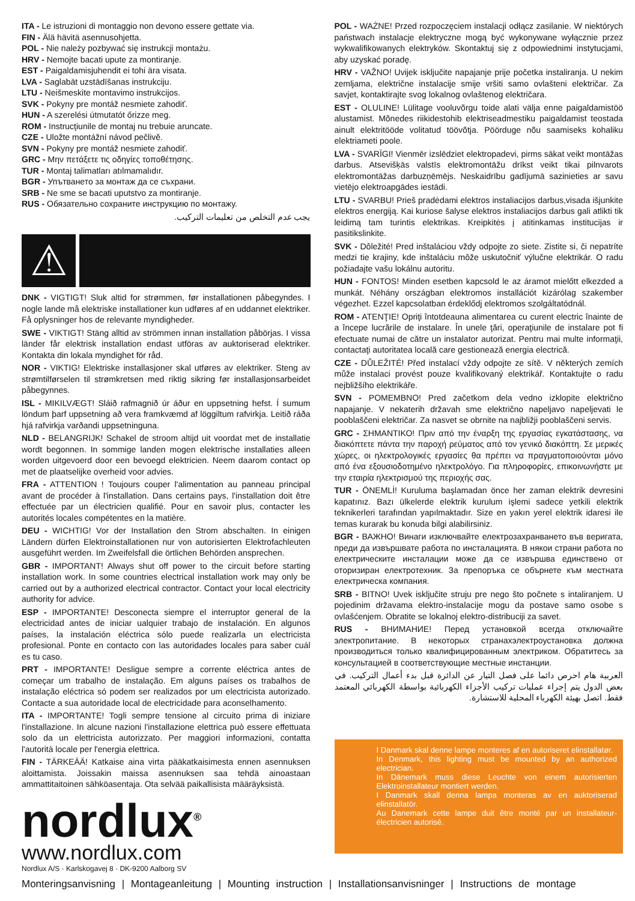ITA - Le istruzioni di montaggio non devono essere gettate via.
FIN - Älä hävitä asennusohjetta.
POL - Nie należy pozbywać się instrukcji montażu.
HRV - Nemojte bacati upute za montiranje.
EST - Paigaldamisjuhendit ei tohi ära visata.
LVA - Saglabāt uzstādīšanas instrukciju.
LTU - Neišmeskite montavimo instrukcijos.
SVK - Pokyny pre montáž nesmiete zahodiť.
HUN - A szerelési útmutatót őrizze meg.
ROM - Instrucţiunile de montaj nu trebuie aruncate.
CZE - Uložte montážní návod pečlivě.
SVN - Pokyny pre montáž nesmiete zahodiť.
GRC - Μην πετάξετε τις οδηγίες τοποθέτησης.
TUR - Montaj talimatları atılmamalıdır.
BGR - Упътването за монтаж да се съхрани.
SRB - Ne sme se bacati uputstvo za montiranje.
RUS - Обязательно сохраните инструкцию по монтажу.
يجب عدم التخلص من تعليمات التركيب.
⚠
DNK - VIGTIGT! Sluk altid for strømmen, før installationen påbegyndes. I nogle lande må elektriske installationer kun udføres af en uddannet elektriker. Få oplysninger hos de relevante myndigheder.
SWE - VIKTIGT! Stäng alltid av strömmen innan installation påbörjas. I vissa länder får elektrisk installation endast utföras av auktoriserad elektriker. Kontakta din lokala myndighet för råd.
NOR - VIKTIG! Elektriske installasjoner skal utføres av elektriker. Steng av strømtilførselen til strømkretsen med riktig sikring før installasjonsarbeidet påbegynnes.
ISL - MIKILVÆGT! Sláið rafmagnið úr áður en uppsetning hefst. Í sumum löndum þarf uppsetning að vera framkvæmd af löggiltum rafvirkja. Leitið ráða hjá rafvirkja varðandi uppsetninguna.
NLD - BELANGRIJK! Schakel de stroom altijd uit voordat met de installatie wordt begonnen. In sommige landen mogen elektrische installaties alleen worden uitgevoerd door een bevoegd elektricien. Neem daarom contact op met de plaatselijke overheid voor advies.
FRA - ATTENTION ! Toujours couper l'alimentation au panneau principal avant de procéder à l'installation. Dans certains pays, l'installation doit être effectuée par un électricien qualifié. Pour en savoir plus, contacter les autorités locales compétentes en la matière.
DEU - WICHTIG! Vor der Installation den Strom abschalten. In einigen Ländern dürfen Elektroinstallationen nur von autorisierten Elektrofachleuten ausgeführt werden. Im Zweifelsfall die örtlichen Behörden ansprechen.
GBR - IMPORTANT! Always shut off power to the circuit before starting installation work. In some countries electrical installation work may only be carried out by a authorized electrical contractor. Contact your local electricity authority for advice.
ESP - IMPORTANTE! Desconecta siempre el interruptor general de la electricidad antes de iniciar ualquier trabajo de instalación. En algunos países, la instalación eléctrica sólo puede realizarla un electricista profesional. Ponte en contacto con las autoridades locales para saber cuál es tu caso.
PRT - IMPORTANTE! Desligue sempre a corrente eléctrica antes de começar um trabalho de instalação. Em alguns países os trabalhos de instalação eléctrica só podem ser realizados por um electricista autorizado. Contacte a sua autoridade local de electricidade para aconselhamento.
ITA - IMPORTANTE! Togli sempre tensione al circuito prima di iniziare l'installazione. In alcune nazioni l'installazione elettrica può essere effettuata solo da un elettricista autorizzato. Per maggiori informazioni, contatta l'autorità locale per l'energia elettrica.
FIN - TÄRKEÄÄ! Katkaise aina virta pääkatkaisimesta ennen asennuksen aloittamista. Joissakin maissa asennuksen saa tehdä ainoastaan ammattitaitoinen sähköasentaja. Ota selvää paikallisista määräyksistä.
nordlux<sup>®</sup>
www.nordlux.com
Nordlux A/S · Karlskogavej 8 · DK-9200 Aalborg SV
POL - WAŻNE! Przed rozpoczęciem instalacji odłącz zasilanie. W niektórych państwach instalacje elektryczne mogą być wykonywane wyłącznie przez wykwalifikowanych elektryków. Skontaktuj się z odpowiednimi instytucjami, aby uzyskać poradę.
HRV - VAŽNO! Uvijek isključite napajanje prije početka instaliranja. U nekim zemljama, električne instalacije smije vršiti samo ovlašteni električar. Za savjet, kontaktirajte svog lokalnog ovlaštenog električara.
EST - OLULINE! Lülitage vooluvõrgu toide alati välja enne paigaldamistöö alustamist. Mõnedes riikidestohib elektriseadmestiku paigaldamist teostada ainult elektritööde volitatud töövõtja. Pöörduge nõu saamiseks kohaliku elektriameti poole.
LVA - SVARĪGI! Vienmēr izslēdziet elektropadevi, pirms sākat veikt montāžas darbus. Atsevišķās valstīs elektromontāžu drīkst veikt tikai pilnvarots elektromontāžas darbuzņēmējs. Neskaidrību gadījumā sazinieties ar savu vietējo elektroapgādes iestādi.
LTU - SVARBU! Prieš pradėdami elektros instaliacijos darbus,visada išjunkite elektros energiją. Kai kuriose šalyse elektros instaliacijos darbus gali atlikti tik leidimą tam turintis elektrikas. Kreipkitės į atitinkamas institucijas ir pasitikslinkite.
SVK - Dôležité! Pred inštaláciou vždy odpojte zo siete. Zistite si, či nepatríte medzi tie krajiny, kde inštaláciu môže uskutočniť výlučne elektrikár. O radu požiadajte vašu lokálnu autoritu.
HUN - FONTOS! Minden esetben kapcsold le az áramot mielőtt elkezded a munkát. Néhány országban elektromos installációt kizárólag szakember végezhet. Ezzel kapcsolatban érdeklődj elektromos szolgáltatódnál.
ROM - ATENŢIE! Opriţi întotdeauna alimentarea cu curent electric înainte de a începe lucrările de instalare. În unele ţări, operaţiunile de instalare pot fi efectuate numai de către un instalator autorizat. Pentru mai multe informaţii, contactaţi autoritatea locală care gestionează energia electrică.
CZE - DŮLEŽITÉ! Před instalací vždy odpojte ze sítě. V některých zemích může instalaci provést pouze kvalifikovaný elektrikář. Kontaktujte o radu nejbližšího elektrikáře.
SVN - POMEMBNO! Pred začetkom dela vedno izklopite električno napajanje. V nekaterih državah sme električno napeljavo napeljevati le pooblaščeni električar. Za nasvet se obrnite na najbližji pooblaščeni servis.
GRC - ΣΗΜΑΝΤΙΚΟ! Πριν από την έναρξη της εργασίας εγκατάστασης, να διακόπτετε πάντα την παροχή ρεύματος από τον γενικό διακόπτη. Σε μερικές χώρες, οι ηλεκτρολογικές εργασίες θα πρέπει να πραγματοποιούνται μόνο από ένα εξουσιοδοτημένο ηλεκτρολόγο. Για πληροφορίες, επικοινωνήστε με την εταιρία ηλεκτρισμού της περιοχής σας.
TUR - ÖNEMLİ! Kuruluma başlamadan önce her zaman elektrik devresini kapatınız. Bazı ülkelerde elektrik kurulum işlemi sadece yetkili elektrik teknikerleri tarafından yapılmaktadır. Size en yakın yerel elektrik idaresi ile temas kurarak bu konuda bilgi alabilirsiniz.
BGR - ВАЖНО! Винаги изключвайте електрозахранването във веригата, преди да извършвате работа по инсталацията. В някои страни работа по електрическите инсталации може да се извършва единствено от оторизиран електротехник. За препоръка се обърнете към местната електрическа компания.
SRB - BITNO! Uvek isključite struju pre nego što počnete s intaliranjem. U pojedinim državama elektro-instalacije mogu da postave samo osobe s ovlašćenjem. Obratite se lokalnoj elektro-distribuciji za savet.
RUS - ВНИМАНИЕ! Перед установкой всегда отключайте электропитание. В некоторых странахэлектроустановка должна производиться только квалифицированным электриком. Обратитесь за консультацией в соответствующие местные инстанции.
العربية هام احرص دائما على فصل التيار عن الدائرة قبل بدء أعمال التركيب. في بعض الدول يتم إجراء عمليات تركيب الأجزاء الكهربائية بواسطة الكهربائي المعتمد فقط. اتصل بهيئة الكهرباء المحلية للاستشارة.
I Danmark skal denne lampe monteres af en autoriseret elinstallatør.
In Denmark, this lighting must be mounted by an authorized electrician.
In Dänemark muss diese Leuchte von einem autorisierten Elektroinstallateur montiert werden.
I Danmark skall denna lampa monteras av en auktoriserad elinstallatör.
Au Danemark cette lampe duit être monté par un installateur-électricien autorisé.
Monteringsanvisning | Montageanleitung | Mounting instruction | Installationsanvisninger | Instructions de montage